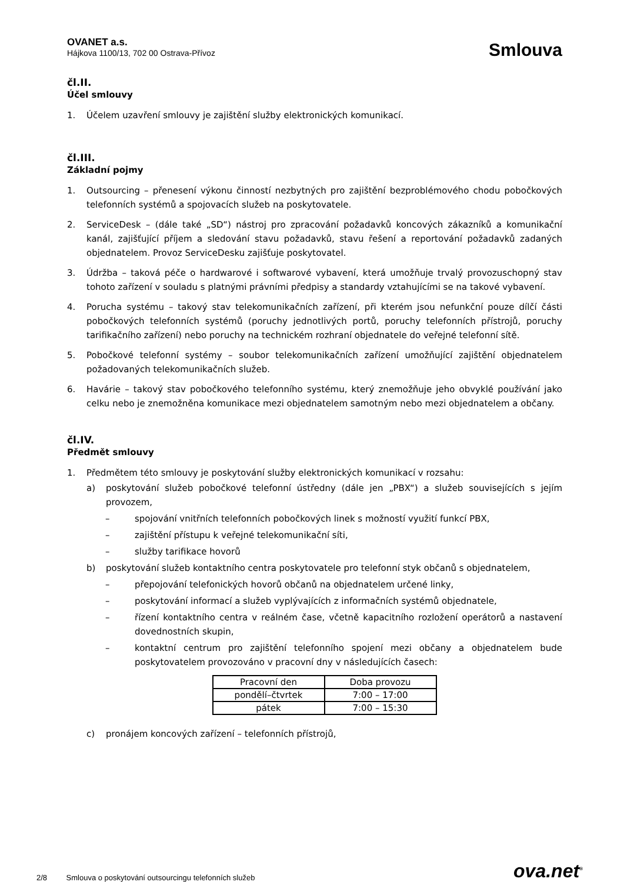OVANET a.s.
Hájkova 1100/13, 702 00 Ostrava-Přívoz
Smlouva
čl.II.
Účel smlouvy
1. Účelem uzavření smlouvy je zajištění služby elektronických komunikací.
čl.III.
Základní pojmy
1. Outsourcing – přenesení výkonu činností nezbytných pro zajištění bezproblémového chodu pobočkových telefonních systémů a spojovacích služeb na poskytovatele.
2. ServiceDesk – (dále také „SD“) nástroj pro zpracování požadavků koncových zákazníků a komunikační kanál, zajišťující příjem a sledování stavu požadavků, stavu řešení a reportování požadavků zadaných objednatelem. Provoz ServiceDesku zajišťuje poskytovatel.
3. Údržba – taková péče o hardwarové i softwarové vybavení, která umožňuje trvalý provozuschopný stav tohoto zařízení v souladu s platnými právními předpisy a standardy vztahujícími se na takové vybavení.
4. Porucha systému – takový stav telekomunikačních zařízení, při kterém jsou nefunkční pouze dílčí části pobočkových telefonních systémů (poruchy jednotlivých portů, poruchy telefonních přístrojů, poruchy tarifikačního zařízení) nebo poruchy na technickém rozhraní objednatele do veřejné telefonní sítě.
5. Pobočkové telefonní systémy – soubor telekomunikačních zařízení umožňující zajištění objednatelem požadovaných telekomunikačních služeb.
6. Havárie – takový stav pobočkového telefonního systému, který znemožňuje jeho obvyklé používání jako celku nebo je znemožněna komunikace mezi objednatelem samotným nebo mezi objednatelem a občany.
čl.IV.
Předmět smlouvy
1. Předmětem této smlouvy je poskytování služby elektronických komunikací v rozsahu:
a) poskytování služeb pobočkové telefonní ústředny (dále jen „PBX“) a služeb souvisejících s jejím provozem,
– spojování vnitřních telefonních pobočkových linek s možností využití funkcí PBX,
– zajištění přístupu k veřejné telekomunikační síti,
– služby tarifikace hovorů
b) poskytování služeb kontaktního centra poskytovatele pro telefonní styk občanů s objednatelem,
– přepojování telefonických hovorů občanů na objednatelem určené linky,
– poskytování informací a služeb vyplývajících z informačních systémů objednatele,
– řízení kontaktního centra v reálném čase, včetně kapacitního rozložení operátorů a nastavení dovednostních skupin,
– kontaktní centrum pro zajištění telefonního spojení mezi občany a objednatelem bude poskytovatelem provozováno v pracovní dny v následujících časech:
| Pracovní den | Doba provozu |
| --- | --- |
| pondělí–čtvrtek | 7:00 – 17:00 |
| pátek | 7:00 – 15:30 |
c) pronájem koncových zařízení – telefonních přístrojů,
2/8 Smlouva o poskytování outsourcingu telefonních služeb ova.net<sup>®</sup>